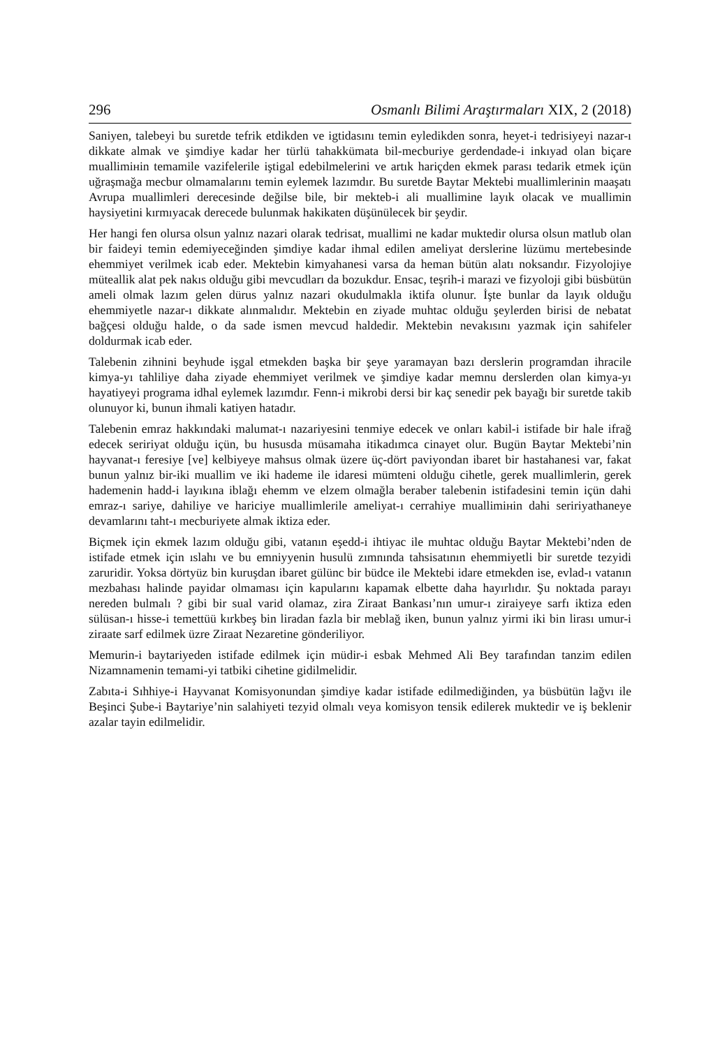296 Osmanlı Bilimi Araştırmaları XIX, 2 (2018)
Saniyen, talebeyi bu suretde tefrik etdikden ve igtidasını temin eyledikden sonra, heyet-i tedrisiyeyi nazar-ı dikkate almak ve şimdiye kadar her türlü tahakkümata bil-mecburiye gerdendade-i inkıyad olan biçare muallimінin temamile vazifelerile iştigal edebilmelerini ve artık hariçden ekmek parası tedarik etmek içün uğraşmağa mecbur olmamalarını temin eylemek lazımdır. Bu suretde Baytar Mektebi muallimlerinin maaşatı Avrupa muallimleri derecesinde değilse bile, bir mekteb-i ali muallimine layık olacak ve muallimin haysiyetini kırmıyacak derecede bulunmak hakikaten düşünülecek bir şeydir.
Her hangi fen olursa olsun yalnız nazari olarak tedrisat, muallimi ne kadar muktedir olursa olsun matlub olan bir faideyi temin edemiyeceğinden şimdiye kadar ihmal edilen ameliyat derslerine lüzümu mertebesinde ehemmiyet verilmek icab eder. Mektebin kimyahanesi varsa da heman bütün alatı noksandır. Fizyolojiye müteallik alat pek nakıs olduğu gibi mevcudları da bozukdur. Ensac, teşrih-i marazi ve fizyoloji gibi büsbütün ameli olmak lazım gelen dürus yalnız nazari okudulmakla iktifa olunur. İşte bunlar da layık olduğu ehemmiyetle nazar-ı dikkate alınmalıdır. Mektebin en ziyade muhtac olduğu şeylerden birisi de nebatat bağçesi olduğu halde, o da sade ismen mevcud haldedir. Mektebin nevakısını yazmak için sahifeler doldurmak icab eder.
Talebenin zihnini beyhude işgal etmekden başka bir şeye yaramayan bazı derslerin programdan ihracile kimya-yı tahliliye daha ziyade ehemmiyet verilmek ve şimdiye kadar memnu derslerden olan kimya-yı hayatiyeyi programa idhal eylemek lazımdır. Fenn-i mikrobi dersi bir kaç senedir pek bayağı bir suretde takib olunuyor ki, bunun ihmali katiyen hatadır.
Talebenin emraz hakkındaki malumat-ı nazariyesini tenmiye edecek ve onları kabil-i istifade bir hale ifrağ edecek seririyat olduğu içün, bu hususda müsamaha itikadımca cinayet olur. Bugün Baytar Mektebi’nin hayvanat-ı feresiye [ve] kelbiyeye mahsus olmak üzere üç-dört paviyondan ibaret bir hastahanesi var, fakat bunun yalnız bir-iki muallim ve iki hademe ile idaresi mümteni olduğu cihetle, gerek muallimlerin, gerek hademenin hadd-i layıkına iblağı ehemm ve elzem olmağla beraber talebenin istifadesini temin içün dahi emraz-ı sariye, dahiliye ve hariciye muallimlerile ameliyat-ı cerrahiye muallimінin dahi seririyathaneye devamlarını taht-ı mecburiyete almak iktiza eder.
Biçmek için ekmek lazım olduğu gibi, vatanın eşedd-i ihtiyac ile muhtac olduğu Baytar Mektebi’nden de istifade etmek için ıslahı ve bu emniyyenin husulü zımnında tahsisatının ehemmiyetli bir suretde tezyidi zaruridir. Yoksa dörtyüz bin kuruşdan ibaret gülünc bir büdce ile Mektebi idare etmekden ise, evlad-ı vatanın mezbahası halinde payidar olmaması için kapularını kapamak elbette daha hayırlıdır. Şu noktada parayı nereden bulmalı ? gibi bir sual varid olamaz, zira Ziraat Bankası’nın umur-ı ziraiyeye sarfı iktiza eden sülüsan-ı hisse-i temettüü kırkbeş bin liradan fazla bir meblağ iken, bunun yalnız yirmi iki bin lirası umur-i ziraate sarf edilmek üzre Ziraat Nezaretine gönderiliyor.
Memurin-i baytariyeden istifade edilmek için müdir-i esbak Mehmed Ali Bey tarafından tanzim edilen Nizamnamenin temami-yi tatbiki cihetine gidilmelidir.
Zabıta-i Sıhhiye-i Hayvanat Komisyonundan şimdiye kadar istifade edilmediğinden, ya büsbütün lağvı ile Beşinci Şube-i Baytariye’nin salahiyeti tezyid olmalı veya komisyon tensik edilerek muktedir ve iş beklenir azalar tayin edilmelidir.